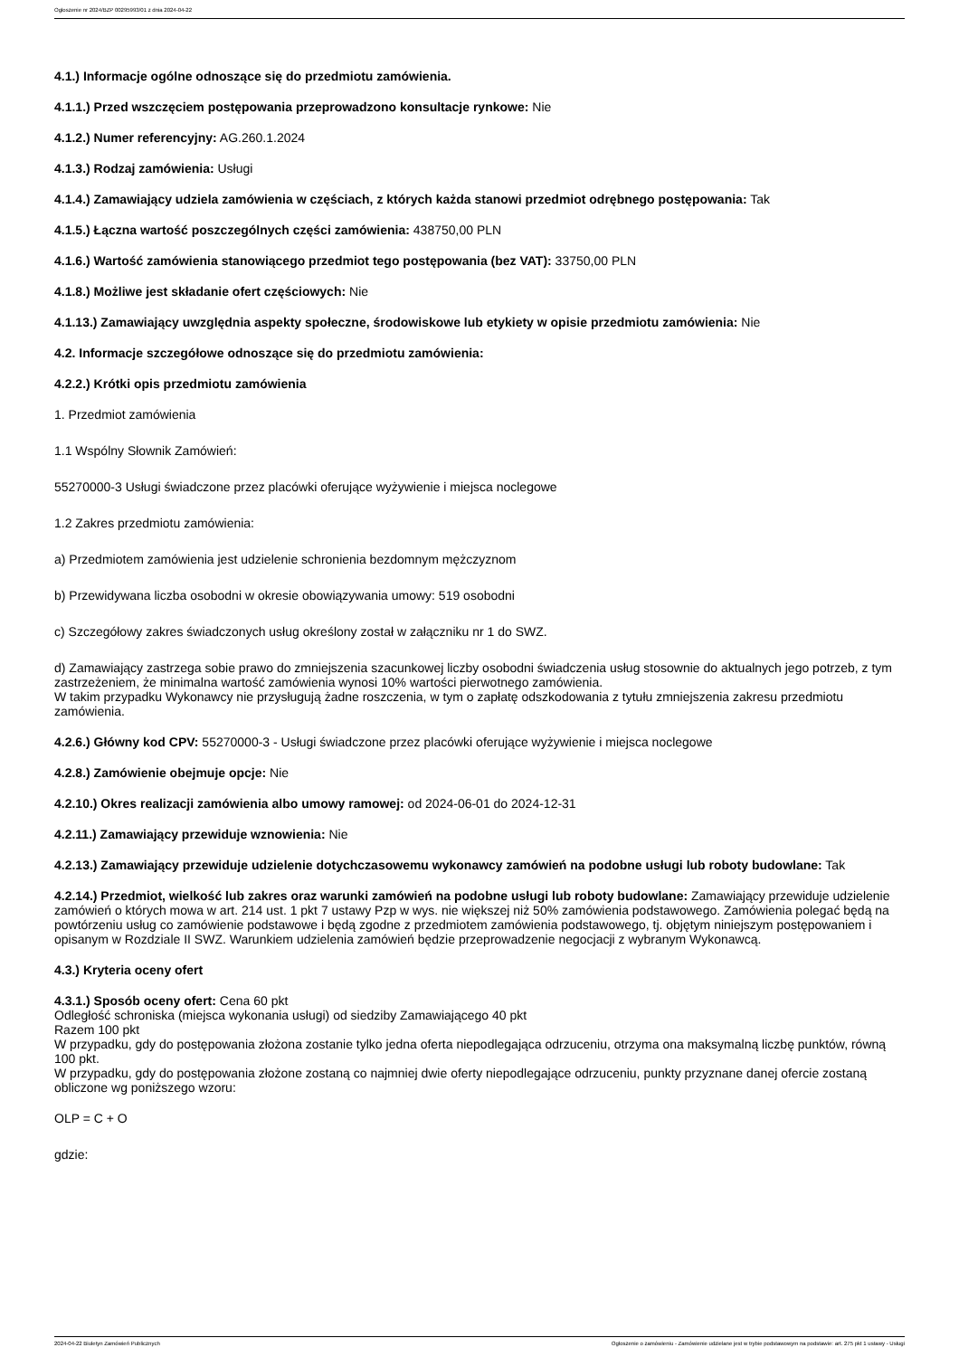Ogłoszenie nr 2024/BZP 00295993/01 z dnia 2024-04-22
4.1.) Informacje ogólne odnoszące się do przedmiotu zamówienia.
4.1.1.) Przed wszczęciem postępowania przeprowadzono konsultacje rynkowe: Nie
4.1.2.) Numer referencyjny: AG.260.1.2024
4.1.3.) Rodzaj zamówienia: Usługi
4.1.4.) Zamawiający udziela zamówienia w częściach, z których każda stanowi przedmiot odrębnego postępowania: Tak
4.1.5.) Łączna wartość poszczególnych części zamówienia: 438750,00 PLN
4.1.6.) Wartość zamówienia stanowiącego przedmiot tego postępowania (bez VAT): 33750,00 PLN
4.1.8.) Możliwe jest składanie ofert częściowych: Nie
4.1.13.) Zamawiający uwzględnia aspekty społeczne, środowiskowe lub etykiety w opisie przedmiotu zamówienia: Nie
4.2. Informacje szczegółowe odnoszące się do przedmiotu zamówienia:
4.2.2.) Krótki opis przedmiotu zamówienia
1. Przedmiot zamówienia
1.1 Wspólny Słownik Zamówień:
55270000-3 Usługi świadczone przez placówki oferujące wyżywienie i miejsca noclegowe
1.2 Zakres przedmiotu zamówienia:
a) Przedmiotem zamówienia jest udzielenie schronienia bezdomnym mężczyznom
b) Przewidywana liczba osobodni w okresie obowiązywania umowy: 519 osobodni
c) Szczegółowy zakres świadczonych usług określony został w załączniku nr 1 do SWZ.
d) Zamawiający zastrzega sobie prawo do zmniejszenia szacunkowej liczby osobodni świadczenia usług stosownie do aktualnych jego potrzeb, z tym zastrzeżeniem, że minimalna wartość zamówienia wynosi 10% wartości pierwotnego zamówienia.
W takim przypadku Wykonawcy nie przysługują żadne roszczenia, w tym o zapłatę odszkodowania z tytułu zmniejszenia zakresu przedmiotu zamówienia.
4.2.6.) Główny kod CPV: 55270000-3 - Usługi świadczone przez placówki oferujące wyżywienie i miejsca noclegowe
4.2.8.) Zamówienie obejmuje opcje: Nie
4.2.10.) Okres realizacji zamówienia albo umowy ramowej: od 2024-06-01 do 2024-12-31
4.2.11.) Zamawiający przewiduje wznowienia: Nie
4.2.13.) Zamawiający przewiduje udzielenie dotychczasowemu wykonawcy zamówień na podobne usługi lub roboty budowlane: Tak
4.2.14.) Przedmiot, wielkość lub zakres oraz warunki zamówień na podobne usługi lub roboty budowlane: Zamawiający przewiduje udzielenie zamówień o których mowa w art. 214 ust. 1 pkt 7 ustawy Pzp w wys. nie większej niż 50% zamówienia podstawowego. Zamówienia polegać będą na powtórzeniu usług co zamówienie podstawowe i będą zgodne z przedmiotem zamówienia podstawowego, tj. objętym niniejszym postępowaniem i opisanym w Rozdziale II SWZ. Warunkiem udzielenia zamówień będzie przeprowadzenie negocjacji z wybranym Wykonawcą.
4.3.) Kryteria oceny ofert
4.3.1.) Sposób oceny ofert: Cena 60 pkt
Odległość schroniska (miejsca wykonania usługi) od siedziby Zamawiającego 40 pkt
Razem 100 pkt
W przypadku, gdy do postępowania złożona zostanie tylko jedna oferta niepodlegająca odrzuceniu, otrzyma ona maksymalną liczbę punktów, równą 100 pkt.
W przypadku, gdy do postępowania złożone zostaną co najmniej dwie oferty niepodlegające odrzuceniu, punkty przyznane danej ofercie zostaną obliczone wg poniższego wzoru:
OLP = C + O
gdzie:
2024-04-22 Biuletyn Zamówień Publicznych Ogłoszenie o zamówieniu - Zamówienie udzielane jest w trybie podstawowym na podstawie: art. 275 pkt 1 ustawy - Usługi